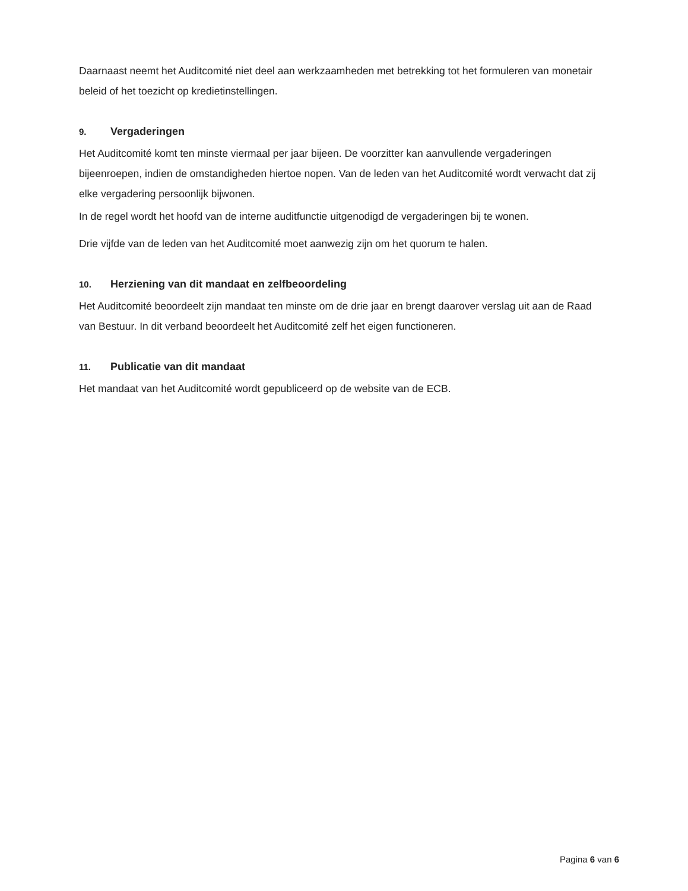Daarnaast neemt het Auditcomité niet deel aan werkzaamheden met betrekking tot het formuleren van monetair beleid of het toezicht op kredietinstellingen.
9. Vergaderingen
Het Auditcomité komt ten minste viermaal per jaar bijeen. De voorzitter kan aanvullende vergaderingen bijeenroepen, indien de omstandigheden hiertoe nopen. Van de leden van het Auditcomité wordt verwacht dat zij elke vergadering persoonlijk bijwonen.
In de regel wordt het hoofd van de interne auditfunctie uitgenodigd de vergaderingen bij te wonen.
Drie vijfde van de leden van het Auditcomité moet aanwezig zijn om het quorum te halen.
10. Herziening van dit mandaat en zelfbeoordeling
Het Auditcomité beoordeelt zijn mandaat ten minste om de drie jaar en brengt daarover verslag uit aan de Raad van Bestuur. In dit verband beoordeelt het Auditcomité zelf het eigen functioneren.
11. Publicatie van dit mandaat
Het mandaat van het Auditcomité wordt gepubliceerd op de website van de ECB.
Pagina 6 van 6